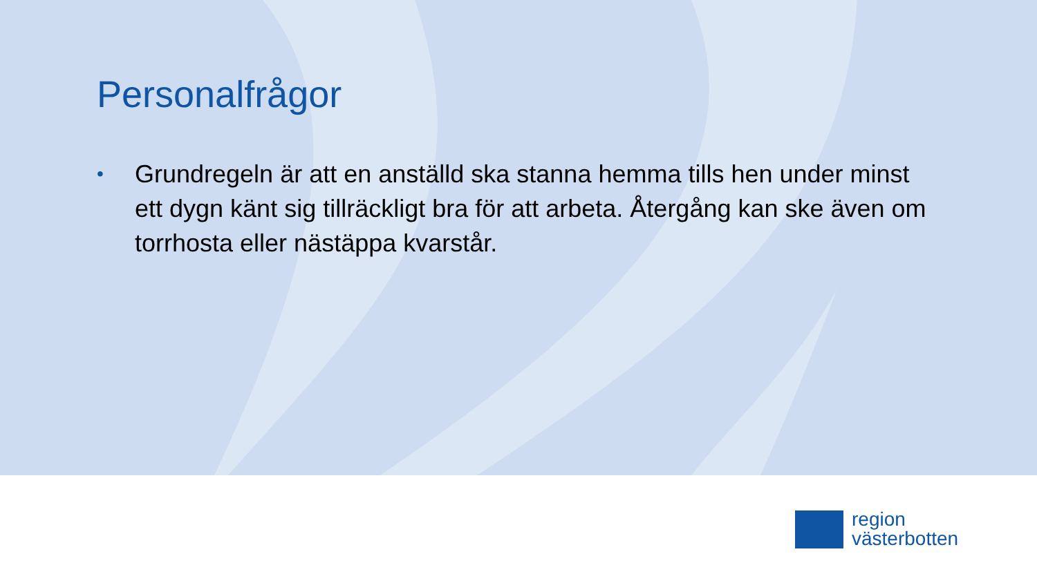Personalfrågor
• Grundregeln är att en anställd ska stanna hemma tills hen under minst ett dygn känt sig tillräckligt bra för att arbeta. Återgång kan ske även om torrhosta eller nästäppa kvarstår.
region
västerbotten